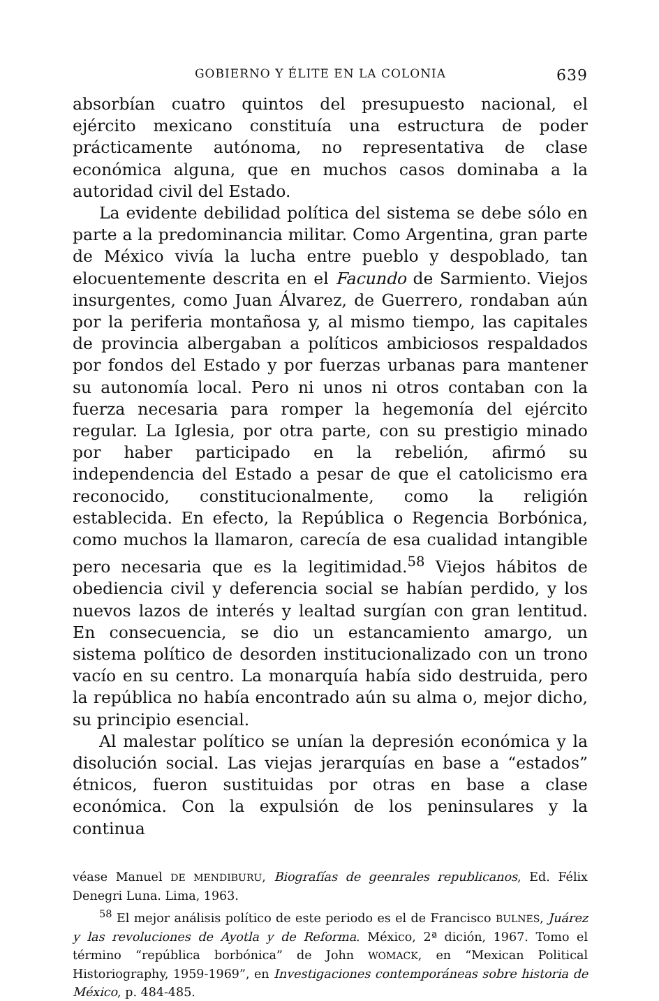GOBIERNO Y ÉLITE EN LA COLONIA 639
absorbían cuatro quintos del presupuesto nacional, el ejército mexicano constituía una estructura de poder prácticamente autónoma, no representativa de clase económica alguna, que en muchos casos dominaba a la autoridad civil del Estado.
La evidente debilidad política del sistema se debe sólo en parte a la predominancia militar. Como Argentina, gran parte de México vivía la lucha entre pueblo y despoblado, tan elocuentemente descrita en el Facundo de Sarmiento. Viejos insurgentes, como Juan Álvarez, de Guerrero, rondaban aún por la periferia montañosa y, al mismo tiempo, las capitales de provincia albergaban a políticos ambiciosos respaldados por fondos del Estado y por fuerzas urbanas para mantener su autonomía local. Pero ni unos ni otros contaban con la fuerza necesaria para romper la hegemonía del ejército regular. La Iglesia, por otra parte, con su prestigio minado por haber participado en la rebelión, afirmó su independencia del Estado a pesar de que el catolicismo era reconocido, constitucionalmente, como la religión establecida. En efecto, la República o Regencia Borbónica, como muchos la llamaron, carecía de esa cualidad intangible pero necesaria que es la legitimidad.<sup>58</sup> Viejos hábitos de obediencia civil y deferencia social se habían perdido, y los nuevos lazos de interés y lealtad surgían con gran lentitud. En consecuencia, se dio un estancamiento amargo, un sistema político de desorden institucionalizado con un trono vacío en su centro. La monarquía había sido destruida, pero la república no había encontrado aún su alma o, mejor dicho, su principio esencial.
Al malestar político se unían la depresión económica y la disolución social. Las viejas jerarquías en base a “estados” étnicos, fueron sustituidas por otras en base a clase económica. Con la expulsión de los peninsulares y la continua
véase Manuel DE MENDIBURU, Biografías de geenrales republicanos, Ed. Félix Denegri Luna. Lima, 1963.
<sup>58</sup> El mejor análisis político de este periodo es el de Francisco BULNES, Juárez y las revoluciones de Ayotla y de Reforma. México, 2ª dición, 1967. Tomo el término “república borbónica” de John WOMACK, en “Mexican Political Historiography, 1959-1969”, en Investigaciones contemporáneas sobre historia de México, p. 484-485.